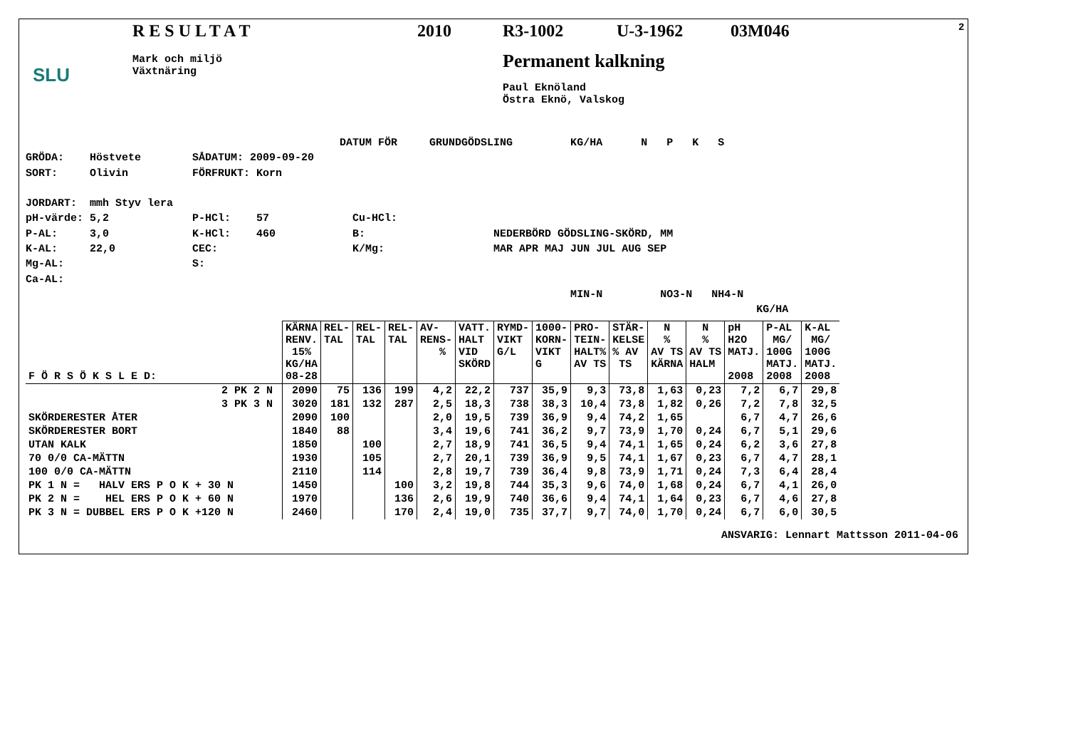SLU
RESULTAT
Mark och miljö
Växtnäring
2010 R3-1002 U-3-1962 03M046
Permanent kalkning
Paul Eknöland
Östra Eknö, Valskog
2
DATUM FÖR GRUNDGÖDSLING KG/HA N P K S GRÖDA: Höstvete SÅDATUM: 2009-09-20 SORT: Olivin FÖRFRUKT: Korn JORDART: mmh Styv lera pH-värde: 5,2 P-HCl: 57 Cu-HCl: P-AL: 3,0 K-HCl: 460 B: NEDERBÖRD GÖDSLING-SKÖRD, MM K-AL: 22,0 CEC: K/Mg: MAR APR MAJ JUN JUL AUG SEP Mg-AL: S: Ca-AL: MIN-N NO3-N NH4-N KG/HA
| F Ö R S Ö K S L E D: | KÄRNA RENV. 15% KG/HA 08-28 | REL- TAL | REL- TAL | REL- TAL | AV- RENS- % | VATT. HALT VID SKÖRD | RYMD- VIKT G/L | 1000- KORN- VIKT G | PRO- TEIN- HALT% AV TS | STÄR- KELSE % AV TS | N % AV TS KÄRNA | N % AV TS HALM | pH H2O MATJ. 2008 | P-AL MG/ 100G MATJ. 2008 | K-AL MG/ 100G MATJ. 2008 |
| --- | --- | --- | --- | --- | --- | --- | --- | --- | --- | --- | --- | --- | --- | --- | --- |
| 2 PK 2 N | 2090 | 75 | 136 | 199 | 4,2 | 22,2 | 737 | 35,9 | 9,3 | 73,8 | 1,63 | 0,23 | 7,2 | 6,7 | 29,8 |
| 3 PK 3 N | 3020 | 181 | 132 | 287 | 2,5 | 18,3 | 738 | 38,3 | 10,4 | 73,8 | 1,82 | 0,26 | 7,2 | 7,8 | 32,5 |
| SKÖRDERESTER ÅTER | 2090 | 100 | | | 2,0 | 19,5 | 739 | 36,9 | 9,4 | 74,2 | 1,65 | | 6,7 | 4,7 | 26,6 |
| SKÖRDERESTER BORT | 1840 | 88 | | | 3,4 | 19,6 | 741 | 36,2 | 9,7 | 73,9 | 1,70 | 0,24 | 6,7 | 5,1 | 29,6 |
| UTAN KALK | 1850 | | 100 | | 2,7 | 18,9 | 741 | 36,5 | 9,4 | 74,1 | 1,65 | 0,24 | 6,2 | 3,6 | 27,8 |
| 70 0/0 CA-MÄTTN | 1930 | | 105 | | 2,7 | 20,1 | 739 | 36,9 | 9,5 | 74,1 | 1,67 | 0,23 | 6,7 | 4,7 | 28,1 |
| 100 0/0 CA-MÄTTN | 2110 | | 114 | | 2,8 | 19,7 | 739 | 36,4 | 9,8 | 73,9 | 1,71 | 0,24 | 7,3 | 6,4 | 28,4 |
| PK 1 N = HALV ERS P O K + 30 N | 1450 | | | 100 | 3,2 | 19,8 | 744 | 35,3 | 9,6 | 74,0 | 1,68 | 0,24 | 6,7 | 4,1 | 26,0 |
| PK 2 N = HEL ERS P O K + 60 N | 1970 | | | 136 | 2,6 | 19,9 | 740 | 36,6 | 9,4 | 74,1 | 1,64 | 0,23 | 6,7 | 4,6 | 27,8 |
| PK 3 N = DUBBEL ERS P O K +120 N | 2460 | | | 170 | 2,4 | 19,0 | 735 | 37,7 | 9,7 | 74,0 | 1,70 | 0,24 | 6,7 | 6,0 | 30,5 |
ANSVARIG: Lennart Mattsson 2011-04-06